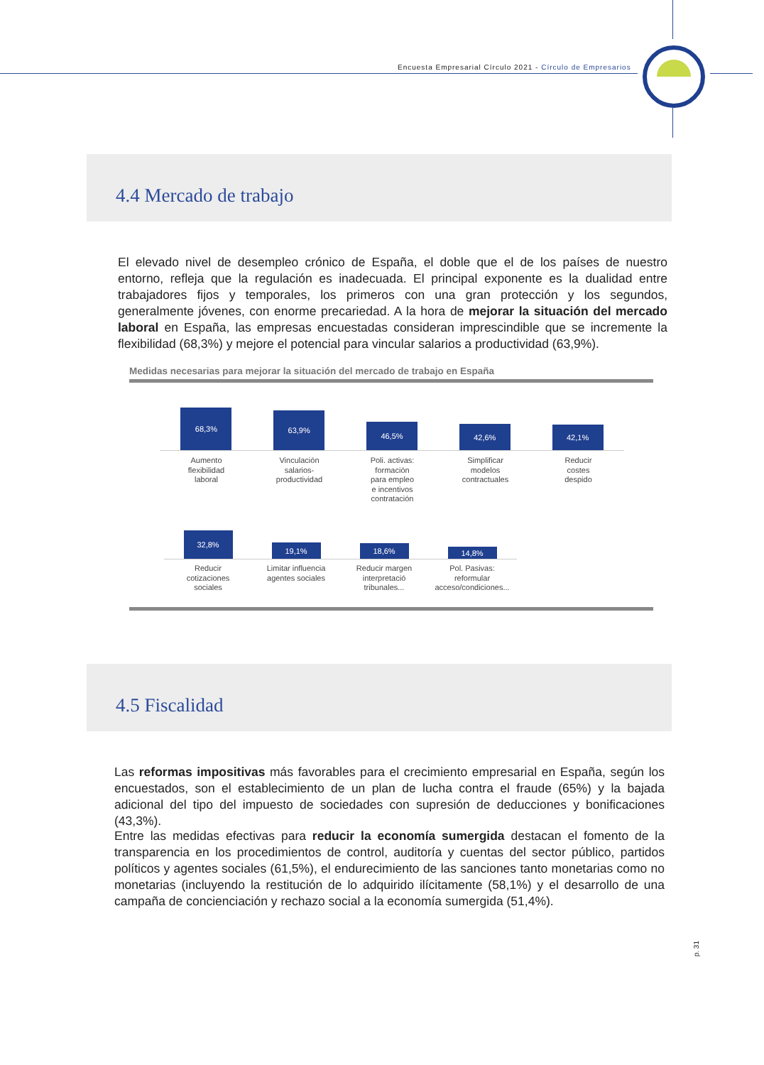Encuesta Empresarial Círculo 2021 - Círculo de Empresarios
4.4 Mercado de trabajo
El elevado nivel de desempleo crónico de España, el doble que el de los países de nuestro entorno, refleja que la regulación es inadecuada. El principal exponente es la dualidad entre trabajadores fijos y temporales, los primeros con una gran protección y los segundos, generalmente jóvenes, con enorme precariedad. A la hora de mejorar la situación del mercado laboral en España, las empresas encuestadas consideran imprescindible que se incremente la flexibilidad (68,3%) y mejore el potencial para vincular salarios a productividad (63,9%).
Medidas necesarias para mejorar la situación del mercado de trabajo en España
68,3%
63,9%
46,5%
42,6%
42,1%
Aumento
flexibilidad
laboral
Vinculación
salarios-
productividad
Poli. activas:
formación
para empleo
e incentivos
contratación
Simplificar
modelos
contractuales
Reducir
costes
despido
32,8%
19,1%
18,6%
14,8%
Reducir
cotizaciones
sociales
Limitar influencia
agentes sociales
Reducir margen
interpretació
tribunales...
Pol. Pasivas:
reformular
acceso/condiciones...
4.5 Fiscalidad
Las reformas impositivas más favorables para el crecimiento empresarial en España, según los encuestados, son el establecimiento de un plan de lucha contra el fraude (65%) y la bajada adicional del tipo del impuesto de sociedades con supresión de deducciones y bonificaciones (43,3%).
Entre las medidas efectivas para reducir la economía sumergida destacan el fomento de la transparencia en los procedimientos de control, auditoría y cuentas del sector público, partidos políticos y agentes sociales (61,5%), el endurecimiento de las sanciones tanto monetarias como no monetarias (incluyendo la restitución de lo adquirido ilícitamente (58,1%) y el desarrollo de una campaña de concienciación y rechazo social a la economía sumergida (51,4%).
p. 31